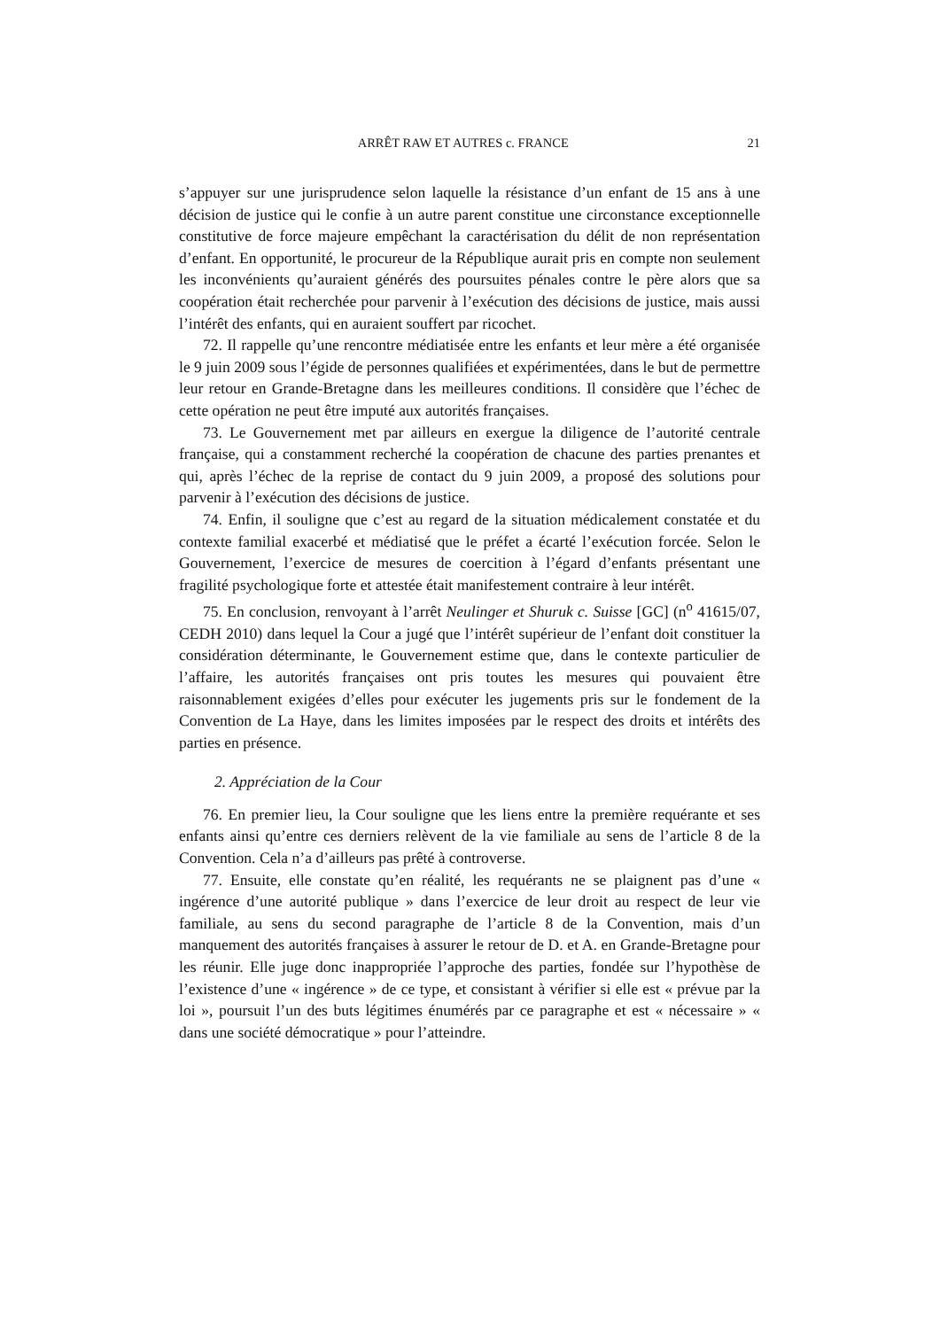ARRÊT RAW ET AUTRES c. FRANCE 21
s’appuyer sur une jurisprudence selon laquelle la résistance d’un enfant de 15 ans à une décision de justice qui le confie à un autre parent constitue une circonstance exceptionnelle constitutive de force majeure empêchant la caractérisation du délit de non représentation d’enfant. En opportunité, le procureur de la République aurait pris en compte non seulement les inconvénients qu’auraient générés des poursuites pénales contre le père alors que sa coopération était recherchée pour parvenir à l’exécution des décisions de justice, mais aussi l’intérêt des enfants, qui en auraient souffert par ricochet.
72. Il rappelle qu’une rencontre médiatisée entre les enfants et leur mère a été organisée le 9 juin 2009 sous l’égide de personnes qualifiées et expérimentées, dans le but de permettre leur retour en Grande-Bretagne dans les meilleures conditions. Il considère que l’échec de cette opération ne peut être imputé aux autorités françaises.
73. Le Gouvernement met par ailleurs en exergue la diligence de l’autorité centrale française, qui a constamment recherché la coopération de chacune des parties prenantes et qui, après l’échec de la reprise de contact du 9 juin 2009, a proposé des solutions pour parvenir à l’exécution des décisions de justice.
74. Enfin, il souligne que c’est au regard de la situation médicalement constatée et du contexte familial exacerbé et médiatisé que le préfet a écarté l’exécution forcée. Selon le Gouvernement, l’exercice de mesures de coercition à l’égard d’enfants présentant une fragilité psychologique forte et attestée était manifestement contraire à leur intérêt.
75. En conclusion, renvoyant à l’arrêt Neulinger et Shuruk c. Suisse [GC] (n<sup>o</sup> 41615/07, CEDH 2010) dans lequel la Cour a jugé que l’intérêt supérieur de l’enfant doit constituer la considération déterminante, le Gouvernement estime que, dans le contexte particulier de l’affaire, les autorités françaises ont pris toutes les mesures qui pouvaient être raisonnablement exigées d’elles pour exécuter les jugements pris sur le fondement de la Convention de La Haye, dans les limites imposées par le respect des droits et intérêts des parties en présence.
2. Appréciation de la Cour
76. En premier lieu, la Cour souligne que les liens entre la première requérante et ses enfants ainsi qu’entre ces derniers relèvent de la vie familiale au sens de l’article 8 de la Convention. Cela n’a d’ailleurs pas prêté à controverse.
77. Ensuite, elle constate qu’en réalité, les requérants ne se plaignent pas d’une « ingérence d’une autorité publique » dans l’exercice de leur droit au respect de leur vie familiale, au sens du second paragraphe de l’article 8 de la Convention, mais d’un manquement des autorités françaises à assurer le retour de D. et A. en Grande-Bretagne pour les réunir. Elle juge donc inappropriée l’approche des parties, fondée sur l’hypothèse de l’existence d’une « ingérence » de ce type, et consistant à vérifier si elle est « prévue par la loi », poursuit l’un des buts légitimes énumérés par ce paragraphe et est « nécessaire » « dans une société démocratique » pour l’atteindre.